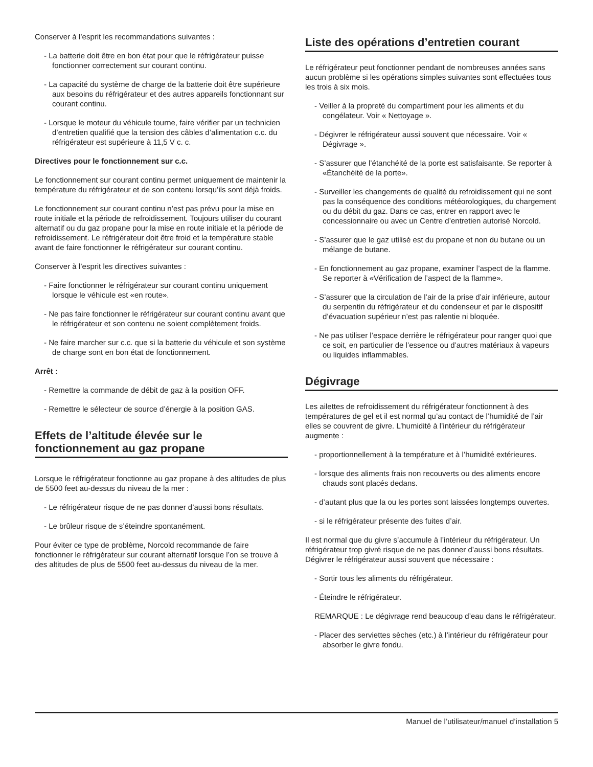Conserver à l’esprit les recommandations suivantes :
- La batterie doit être en bon état pour que le réfrigérateur puisse fonctionner correctement sur courant continu.
- La capacité du système de charge de la batterie doit être supérieure aux besoins du réfrigérateur et des autres appareils fonctionnant sur courant continu.
- Lorsque le moteur du véhicule tourne, faire vérifier par un technicien d’entretien qualifié que la tension des câbles d’alimentation c.c. du réfrigérateur est supérieure à 11,5 V c. c.
Directives pour le fonctionnement sur c.c.
Le fonctionnement sur courant continu permet uniquement de maintenir la température du réfrigérateur et de son contenu lorsqu’ils sont déjà froids.
Le fonctionnement sur courant continu n’est pas prévu pour la mise en route initiale et la période de refroidissement. Toujours utiliser du courant alternatif ou du gaz propane pour la mise en route initiale et la période de refroidissement. Le réfrigérateur doit être froid et la température stable avant de faire fonctionner le réfrigérateur sur courant continu.
Conserver à l’esprit les directives suivantes :
- Faire fonctionner le réfrigérateur sur courant continu uniquement lorsque le véhicule est «en route».
- Ne pas faire fonctionner le réfrigérateur sur courant continu avant que le réfrigérateur et son contenu ne soient complètement froids.
- Ne faire marcher sur c.c. que si la batterie du véhicule et son système de charge sont en bon état de fonctionnement.
Arrêt :
- Remettre la commande de débit de gaz à la position OFF.
- Remettre le sélecteur de source d’énergie à la position GAS.
Effets de l’altitude élevée sur le fonctionnement au gaz propane
Lorsque le réfrigérateur fonctionne au gaz propane à des altitudes de plus de 5500 feet au-dessus du niveau de la mer :
- Le réfrigérateur risque de ne pas donner d’aussi bons résultats.
- Le brûleur risque de s’éteindre spontanément.
Pour éviter ce type de problème, Norcold recommande de faire fonctionner le réfrigérateur sur courant alternatif lorsque l’on se trouve à des altitudes de plus de 5500 feet au-dessus du niveau de la mer.
Liste des opérations d’entretien courant
Le réfrigérateur peut fonctionner pendant de nombreuses années sans aucun problème si les opérations simples suivantes sont effectuées tous les trois à six mois.
- Veiller à la propreté du compartiment pour les aliments et du congélateur. Voir « Nettoyage ».
- Dégivrer le réfrigérateur aussi souvent que nécessaire. Voir « Dégivrage ».
- S’assurer que l’étanchéité de la porte est satisfaisante. Se reporter à «Étanchéité de la porte».
- Surveiller les changements de qualité du refroidissement qui ne sont pas la conséquence des conditions météorologiques, du chargement ou du débit du gaz. Dans ce cas, entrer en rapport avec le concessionnaire ou avec un Centre d’entretien autorisé Norcold.
- S’assurer que le gaz utilisé est du propane et non du butane ou un mélange de butane.
- En fonctionnement au gaz propane, examiner l’aspect de la flamme. Se reporter à «Vérification de l’aspect de la flamme».
- S’assurer que la circulation de l’air de la prise d’air inférieure, autour du serpentin du réfrigérateur et du condenseur et par le dispositif d’évacuation supérieur n’est pas ralentie ni bloquée.
- Ne pas utiliser l’espace derrière le réfrigérateur pour ranger quoi que ce soit, en particulier de l’essence ou d’autres matériaux à vapeurs ou liquides inflammables.
Dégivrage
Les ailettes de refroidissement du réfrigérateur fonctionnent à des températures de gel et il est normal qu’au contact de l’humidité de l’air elles se couvrent de givre. L’humidité à l’intérieur du réfrigérateur augmente :
- proportionnellement à la température et à l’humidité extérieures.
- lorsque des aliments frais non recouverts ou des aliments encore chauds sont placés dedans.
- d’autant plus que la ou les portes sont laissées longtemps ouvertes.
- si le réfrigérateur présente des fuites d’air.
Il est normal que du givre s’accumule à l’intérieur du réfrigérateur. Un réfrigérateur trop givré risque de ne pas donner d’aussi bons résultats. Dégivrer le réfrigérateur aussi souvent que nécessaire :
- Sortir tous les aliments du réfrigérateur.
- Éteindre le réfrigérateur.
REMARQUE : Le dégivrage rend beaucoup d’eau dans le réfrigérateur.
- Placer des serviettes sèches (etc.) à l’intérieur du réfrigérateur pour absorber le givre fondu.
Manuel de l’utilisateur/manuel d’installation 5